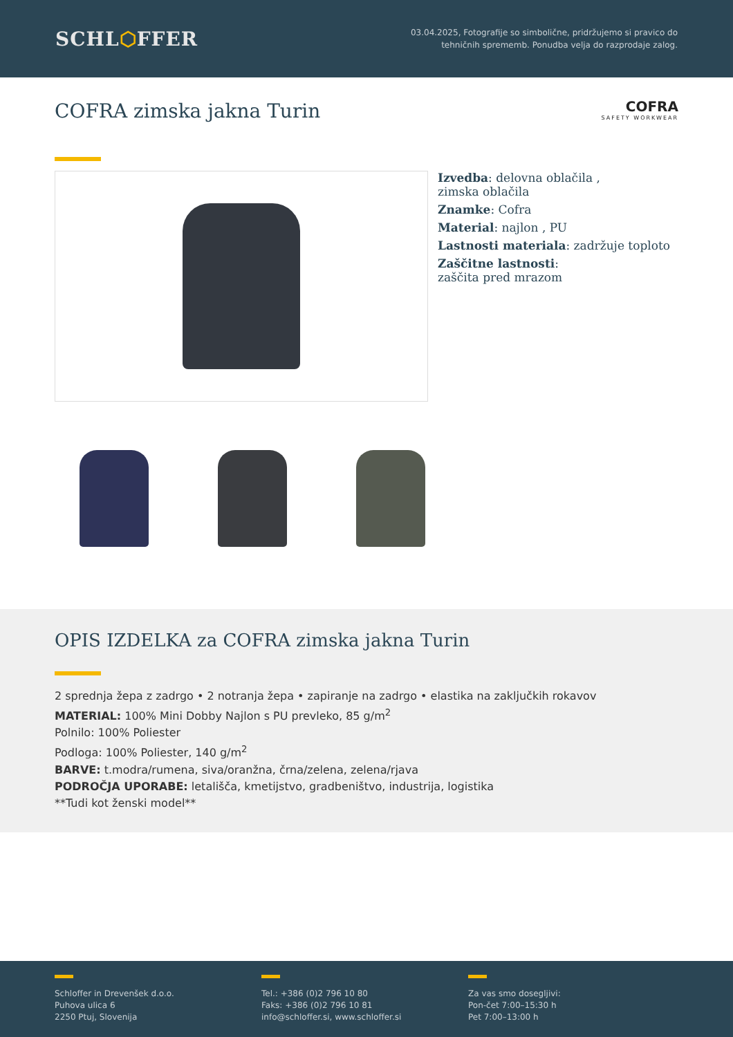SCHL⬡FFER
03.04.2025, Fotografije so simbolične, pridržujemo si pravico do
tehničnih sprememb. Ponudba velja do razprodaje zalog.
COFRA zimska jakna Turin
COFRA
SAFETY WORKWEAR
Izvedba: delovna oblačila ,
zimska oblačila
Znamke: Cofra
Material: najlon , PU
Lastnosti materiala: zadržuje toploto
Zaščitne lastnosti:
zaščita pred mrazom
OPIS IZDELKA za COFRA zimska jakna Turin
2 sprednja žepa z zadrgo • 2 notranja žepa • zapiranje na zadrgo • elastika na zaključkih rokavov
MATERIAL: 100% Mini Dobby Najlon s PU prevleko, 85 g/m<sup>2</sup>
Polnilo: 100% Poliester
Podloga: 100% Poliester, 140 g/m<sup>2</sup>
BARVE: t.modra/rumena, siva/oranžna, črna/zelena, zelena/rjava
PODROČJA UPORABE: letališča, kmetijstvo, gradbeništvo, industrija, logistika
**Tudi kot ženski model**
Schloffer in Drevenšek d.o.o.
Puhova ulica 6
2250 Ptuj, Slovenija
Tel.: +386 (0)2 796 10 80
Faks: +386 (0)2 796 10 81
info@schloffer.si, www.schloffer.si
Za vas smo dosegljivi:
Pon-čet 7:00–15:30 h
Pet 7:00–13:00 h